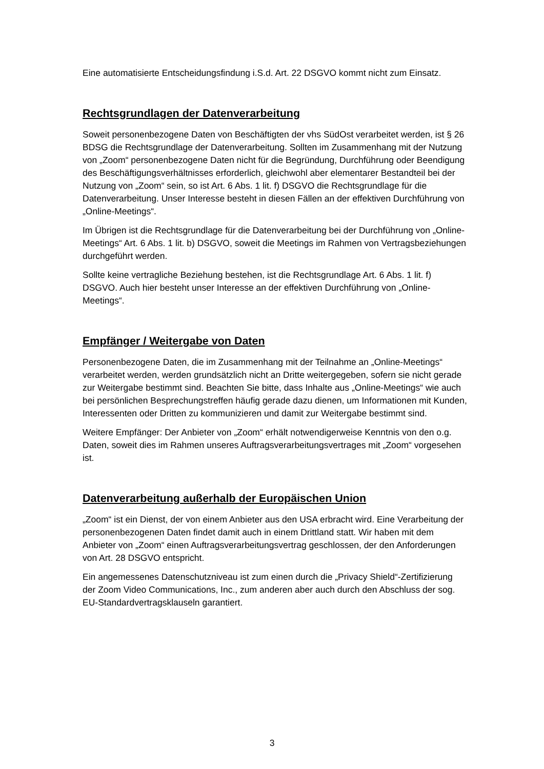Eine automatisierte Entscheidungsfindung i.S.d. Art. 22 DSGVO kommt nicht zum Einsatz.
Rechtsgrundlagen der Datenverarbeitung
Soweit personenbezogene Daten von Beschäftigten der vhs SüdOst verarbeitet werden, ist § 26 BDSG die Rechtsgrundlage der Datenverarbeitung. Sollten im Zusammenhang mit der Nutzung von „Zoom“ personenbezogene Daten nicht für die Begründung, Durchführung oder Beendigung des Beschäftigungsverhältnisses erforderlich, gleichwohl aber elementarer Bestandteil bei der Nutzung von „Zoom“ sein, so ist Art. 6 Abs. 1 lit. f) DSGVO die Rechtsgrundlage für die Datenverarbeitung. Unser Interesse besteht in diesen Fällen an der effektiven Durchführung von „Online-Meetings“.
Im Übrigen ist die Rechtsgrundlage für die Datenverarbeitung bei der Durchführung von „Online-Meetings“ Art. 6 Abs. 1 lit. b) DSGVO, soweit die Meetings im Rahmen von Vertragsbeziehungen durchgeführt werden.
Sollte keine vertragliche Beziehung bestehen, ist die Rechtsgrundlage Art. 6 Abs. 1 lit. f) DSGVO. Auch hier besteht unser Interesse an der effektiven Durchführung von „Online-Meetings“.
Empfänger / Weitergabe von Daten
Personenbezogene Daten, die im Zusammenhang mit der Teilnahme an „Online-Meetings“ verarbeitet werden, werden grundsätzlich nicht an Dritte weitergegeben, sofern sie nicht gerade zur Weitergabe bestimmt sind. Beachten Sie bitte, dass Inhalte aus „Online-Meetings“ wie auch bei persönlichen Besprechungstreffen häufig gerade dazu dienen, um Informationen mit Kunden, Interessenten oder Dritten zu kommunizieren und damit zur Weitergabe bestimmt sind.
Weitere Empfänger: Der Anbieter von „Zoom“ erhält notwendigerweise Kenntnis von den o.g. Daten, soweit dies im Rahmen unseres Auftragsverarbeitungsvertrages mit „Zoom“ vorgesehen ist.
Datenverarbeitung außerhalb der Europäischen Union
„Zoom“ ist ein Dienst, der von einem Anbieter aus den USA erbracht wird. Eine Verarbeitung der personenbezogenen Daten findet damit auch in einem Drittland statt. Wir haben mit dem Anbieter von „Zoom“ einen Auftragsverarbeitungsvertrag geschlossen, der den Anforderungen von Art. 28 DSGVO entspricht.
Ein angemessenes Datenschutzniveau ist zum einen durch die „Privacy Shield“-Zertifizierung der Zoom Video Communications, Inc., zum anderen aber auch durch den Abschluss der sog. EU-Standardvertragsklauseln garantiert.
3